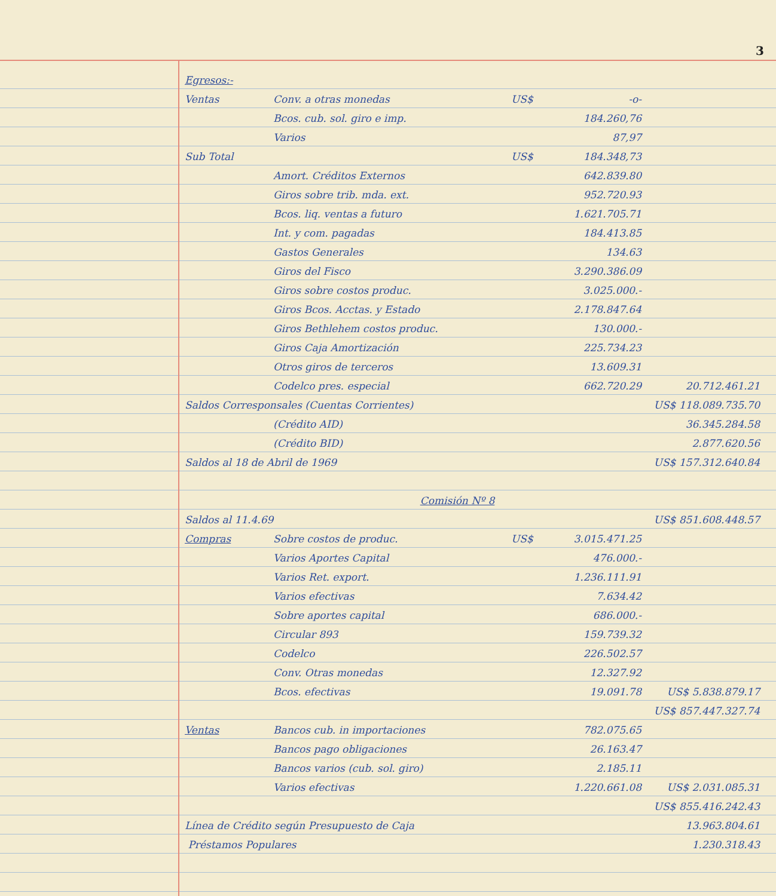3
| Egresos:- | | | | |
| Ventas | Conv. a otras monedas | US$ | -o- | |
| | Bcos. cub. sol. giro e imp. | | 184.260,76 | |
| | Varios | | 87,97 | |
| Sub Total | | US$ | 184.348,73 | |
| | Amort. Créditos Externos | | 642.839.80 | |
| | Giros sobre trib. mda. ext. | | 952.720.93 | |
| | Bcos. liq. ventas a futuro | | 1.621.705.71 | |
| | Int. y com. pagadas | | 184.413.85 | |
| | Gastos Generales | | 134.63 | |
| | Giros del Fisco | | 3.290.386.09 | |
| | Giros sobre costos produc. | | 3.025.000.- | |
| | Giros Bcos. Acctas. y Estado | | 2.178.847.64 | |
| | Giros Bethlehem costos produc. | | 130.000.- | |
| | Giros Caja Amortización | | 225.734.23 | |
| | Otros giros de terceros | | 13.609.31 | |
| | Codelco pres. especial | | 662.720.29 | 20.712.461.21 |
| Saldos Corresponsales (Cuentas Corrientes) | | | | US$ 118.089.735.70 |
| | (Crédito AID) | | | 36.345.284.58 |
| | (Crédito BID) | | | 2.877.620.56 |
| Saldos al 18 de Abril de 1969 | | | | US$ 157.312.640.84 |
| | Comisión Nº 8 | | | |
| Saldos al 11.4.69 | | | | US$ 851.608.448.57 |
| Compras | Sobre costos de produc. | US$ | 3.015.471.25 | |
| | Varios Aportes Capital | | 476.000.- | |
| | Varios Ret. export. | | 1.236.111.91 | |
| | Varios efectivas | | 7.634.42 | |
| | Sobre aportes capital | | 686.000.- | |
| | Circular 893 | | 159.739.32 | |
| | Codelco | | 226.502.57 | |
| | Conv. Otras monedas | | 12.327.92 | |
| | Bcos. efectivas | | 19.091.78 | US$ 5.838.879.17 |
| | | | | US$ 857.447.327.74 |
| Ventas | Bancos cub. in importaciones | | 782.075.65 | |
| | Bancos pago obligaciones | | 26.163.47 | |
| | Bancos varios (cub. sol. giro) | | 2.185.11 | |
| | Varios efectivas | | 1.220.661.08 | US$ 2.031.085.31 |
| | | | | US$ 855.416.242.43 |
| Línea de Crédito según Presupuesto de Caja | | | | 13.963.804.61 |
| Préstamos Populares | | | | 1.230.318.43 |